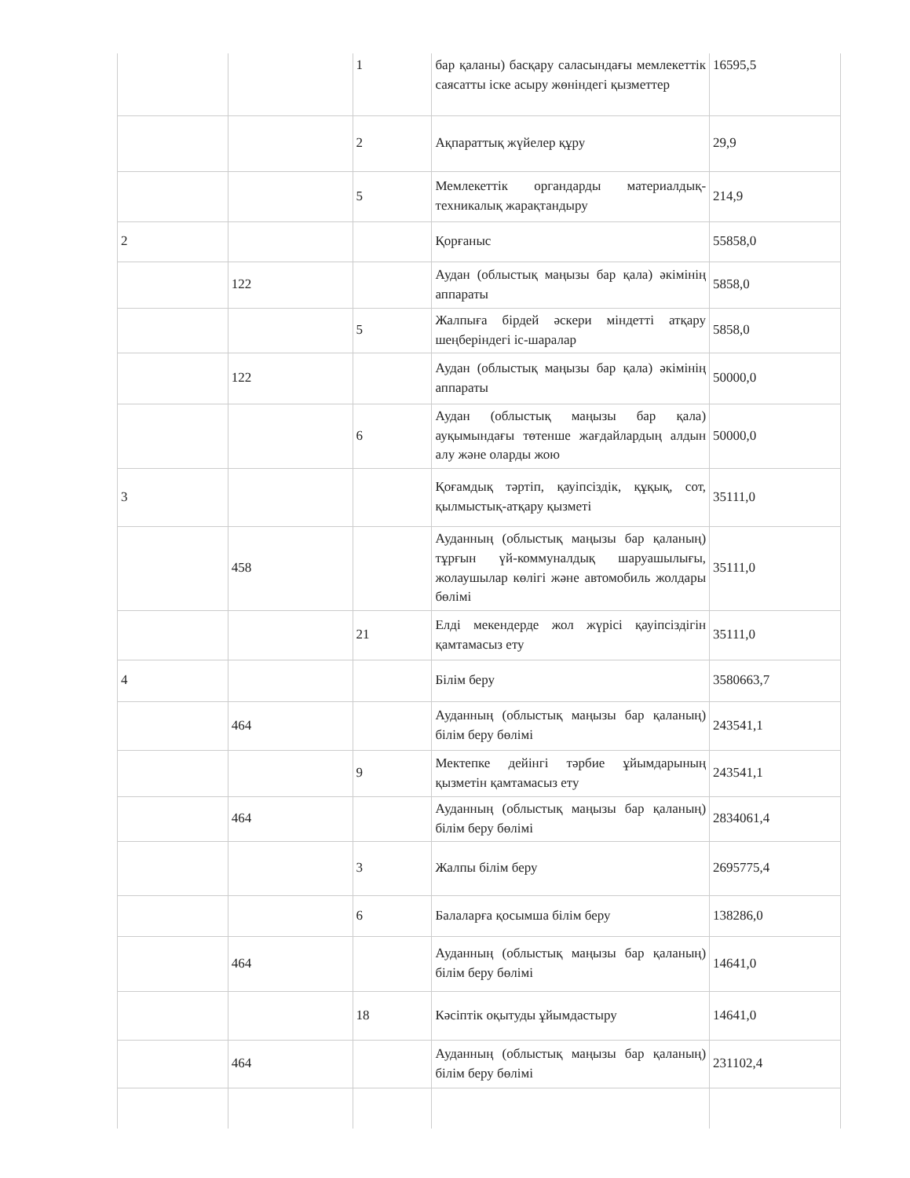| | | 1 | бар қаланы) басқару саласындағы мемлекеттік саясатты іске асыру жөніндегі қызметтер | 16595,5 |
| | | 2 | Ақпараттық жүйелер құру | 29,9 |
| | | 5 | Мемлекеттік органдарды материалдық-техникалық жарақтандыру | 214,9 |
| 2 | | | Қорғаныс | 55858,0 |
| | 122 | | Аудан (облыстық маңызы бар қала) әкімінің аппараты | 5858,0 |
| | | 5 | Жалпыға бірдей әскери міндетті атқару шеңберіндегі іс-шаралар | 5858,0 |
| | 122 | | Аудан (облыстық маңызы бар қала) әкімінің аппараты | 50000,0 |
| | | 6 | Аудан (облыстық маңызы бар қала) ауқымындағы төтенше жағдайлардың алдын алу және оларды жою | 50000,0 |
| 3 | | | Қоғамдық тәртіп, қауіпсіздік, құқық, сот, қылмыстық-атқару қызметі | 35111,0 |
| | 458 | | Ауданның (облыстық маңызы бар қаланың) тұрғын үй-коммуналдық шаруашылығы, жолаушылар көлігі және автомобиль жолдары бөлімі | 35111,0 |
| | | 21 | Елді мекендерде жол жүрісі қауіпсіздігін қамтамасыз ету | 35111,0 |
| 4 | | | Білім беру | 3580663,7 |
| | 464 | | Ауданның (облыстық маңызы бар қаланың) білім беру бөлімі | 243541,1 |
| | | 9 | Мектепке дейінгі тәрбие ұйымдарының қызметін қамтамасыз ету | 243541,1 |
| | 464 | | Ауданның (облыстық маңызы бар қаланың) білім беру бөлімі | 2834061,4 |
| | | 3 | Жалпы білім беру | 2695775,4 |
| | | 6 | Балаларға қосымша білім беру | 138286,0 |
| | 464 | | Ауданның (облыстық маңызы бар қаланың) білім беру бөлімі | 14641,0 |
| | | 18 | Кәсіптік оқытуды ұйымдастыру | 14641,0 |
| | 464 | | Ауданның (облыстық маңызы бар қаланың) білім беру бөлімі | 231102,4 |